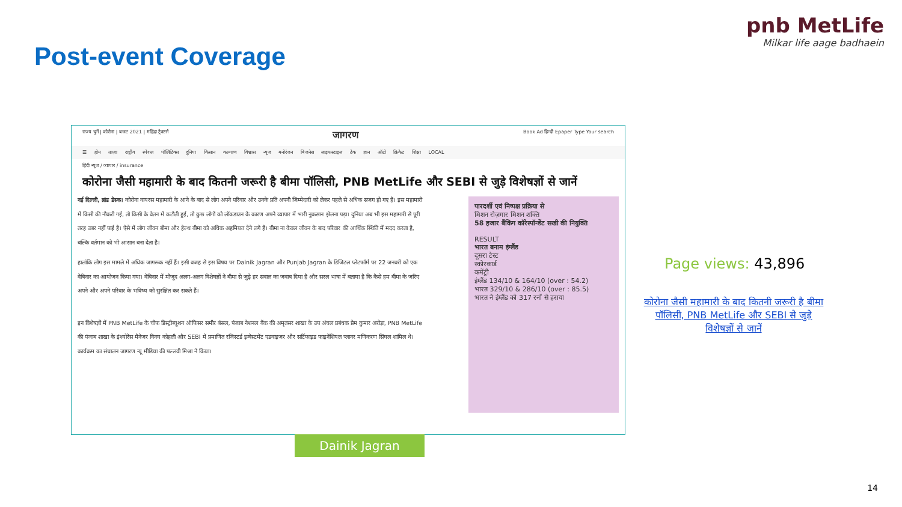Post-event Coverage
pnb MetLife
Milkar life aage badhaein
राज्य चुनें | कोरोना | बजट 2021 | महिंद्रा ट्रैक्टर्स जागरण Book Ad हिन्दी Epaper Type Your search
☰ होम ताज़ा राष्ट्रीय स्पेशल पॉलिटिक्स दुनिया किसान कल्याण विश्वास न्यूज मनोरंजन बिजनेस लाइफस्टाइल टेक ज्ञान ऑटो क्रिकेट शिक्षा LOCAL
हिंदी न्यूज / व्यापार / insurance
कोरोना जैसी महामारी के बाद कितनी जरूरी है बीमा पॉलिसी, PNB MetLife और SEBI से जुड़े विशेषज्ञों से जानें
नई दिल्ली, ब्रांड डेस्क। कोरोना वायरस महामारी के आने के बाद से लोग अपने परिवार और उनके प्रति अपनी जिम्मेदारी को लेकर पहले से अधिक सजग हो गए हैं। इस महामारी में किसी की नौकरी गई, तो किसी के वेतन में कटौती हुई, तो कुछ लोगों को लॉकडाउन के कारण अपने व्यापार में भारी नुकसान झेलना पड़ा। दुनिया अब भी इस महामारी से पूरी तरह उबर नहीं पाई है। ऐसे में लोग जीवन बीमा और हेल्थ बीमा को अधिक अहमियत देने लगे हैं। बीमा ना केवल जीवन के बाद परिवार की आर्थिक स्थिति में मदद करता है, बल्कि वर्तमान को भी आसान बना देता है।
हालांकि लोग इस मामले में अधिक जागरूक नहीं हैं। इसी वजह से इस विषय पर Dainik Jagran और Punjab Jagran के डिजिटल प्लेटफॉर्म पर 22 जनवरी को एक वेबिनार का आयोजन किया गया। वेबिनार में मौजूद अलग-अलग विशेषज्ञों ने बीमा से जुड़े हर सवाल का जवाब दिया है और सरल भाषा में बताया है कि कैसे हम बीमा के जरिए अपने और अपने परिवार के भविष्य को सुरक्षित कर सकते हैं।
इन विशेषज्ञों में PNB MetLife के चीफ डिस्ट्रीब्यूशन ऑफिसर समीर बंसल, पंजाब नेशनल बैंक की अमृतसर शाखा के उप अंचल प्रबंधक प्रेम कुमार अरोड़ा, PNB MetLife की पंजाब शाखा के इंश्योरेंस मैनेजर विनय कोहली और SEBI में प्रमाणित रजिस्टर्ड इन्वेस्टमेंट एडवाइजर और सर्टिफाइड फाइनेंशियल प्लानर मणिकरण सिंघल शामिल थे। कार्यक्रम का संचालन जागरण न्यू मीडिया की पल्लवी मिश्रा ने किया।
पारदर्शी एवं निष्पक्ष प्रक्रिया से
मिशन रोज़गार मिशन शक्ति
58 हजार बैंकिंग कॉरेस्पॉन्डेंट सखी की नियुक्ति
RESULT
भारत बनाम इंग्लैंड
दूसरा टेस्ट
स्कोरकार्ड
कमेंट्री
इंग्लैंड 134/10 & 164/10 (over : 54.2)
भारत 329/10 & 286/10 (over : 85.5)
भारत ने इंग्लैंड को 317 रनों से हराया
Dainik Jagran
Page views: 43,896
कोरोना जैसी महामारी के बाद कितनी जरूरी है बीमा पॉलिसी, PNB MetLife और SEBI से जुड़े विशेषज्ञों से जानें
14